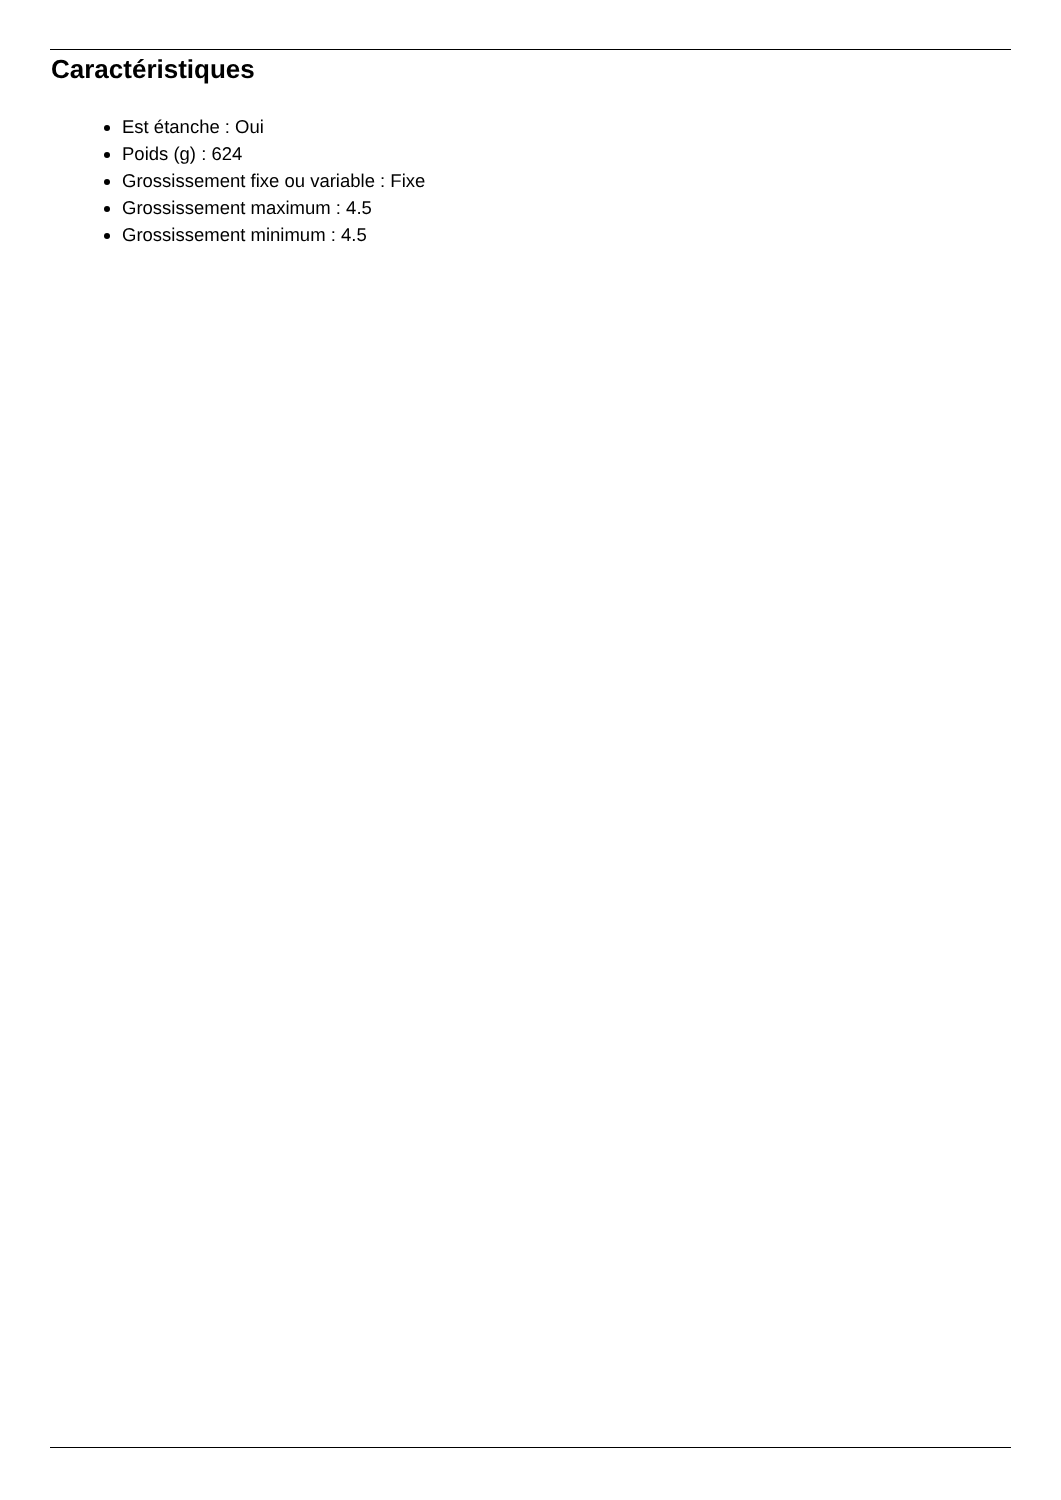Caractéristiques
Est étanche : Oui
Poids (g) : 624
Grossissement fixe ou variable : Fixe
Grossissement maximum : 4.5
Grossissement minimum : 4.5